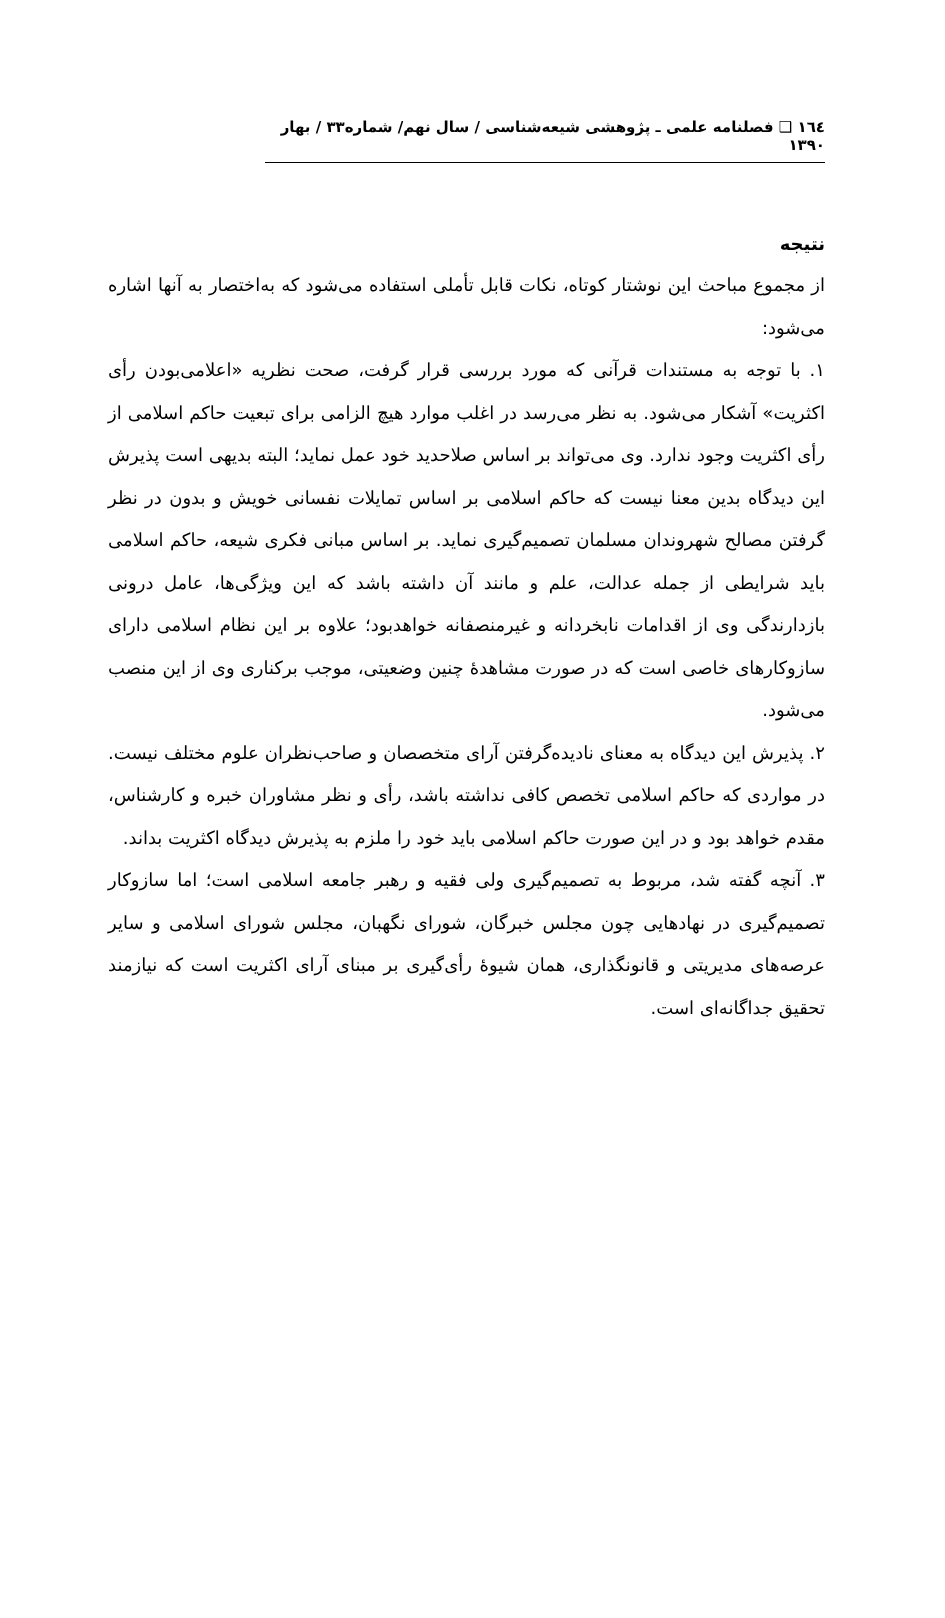۱٦٤ ❑ فصلنامه علمی ـ پژوهشی شیعه‌شناسی / سال نهم/ شماره۳۳ / بهار ۱۳۹۰
نتیجه
از مجموع مباحث این نوشتار کوتاه، نکات قابل تأملی استفاده می‌شود که به‌اختصار به آنها اشاره می‌شود:
۱. با توجه به مستندات قرآنی که مورد بررسی قرار گرفت، صحت نظریه «اعلامی‌بودن رأی اکثریت» آشکار می‌شود. به نظر می‌رسد در اغلب موارد هیچ الزامی برای تبعیت حاکم اسلامی از رأی اکثریت وجود ندارد. وی می‌تواند بر اساس صلاحدید خود عمل نماید؛ البته بدیهی است پذیرش این دیدگاه بدین معنا نیست که حاکم اسلامی بر اساس تمایلات نفسانی خویش و بدون در نظر گرفتن مصالح شهروندان مسلمان تصمیم‌گیری نماید. بر اساس مبانی فکری شیعه، حاکم اسلامی باید شرایطی از جمله عدالت، علم و مانند آن داشته باشد که این ویژگی‌ها، عامل درونی بازدارندگی وی از اقدامات نابخردانه و غیرمنصفانه خواهدبود؛ علاوه بر این نظام اسلامی دارای سازوکارهای خاصی است که در صورت مشاهدهٔ چنین وضعیتی، موجب برکناری وی از این منصب می‌شود.
۲. پذیرش این دیدگاه به معنای نادیده‌گرفتن آرای متخصصان و صاحب‌نظران علوم مختلف نیست. در مواردی که حاکم اسلامی تخصص کافی نداشته باشد، رأی و نظر مشاوران خبره و کارشناس، مقدم خواهد بود و در این صورت حاکم اسلامی باید خود را ملزم به پذیرش دیدگاه اکثریت بداند.
۳. آنچه گفته شد، مربوط به تصمیم‌گیری ولی فقیه و رهبر جامعه اسلامی است؛ اما سازوکار تصمیم‌گیری در نهادهایی چون مجلس خبرگان، شورای نگهبان، مجلس شورای اسلامی و سایر عرصه‌های مدیریتی و قانونگذاری، همان شیوهٔ رأی‌گیری بر مبنای آرای اکثریت است که نیازمند تحقیق جداگانه‌ای است.